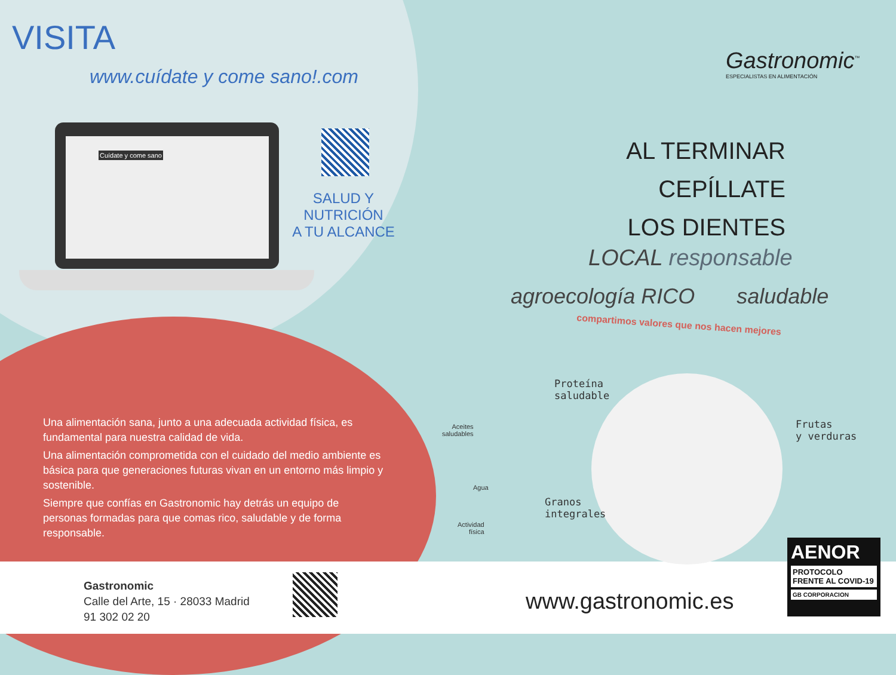VISITA
www.cuídate y come sano!.com
Cuídate y come sano
SALUD Y NUTRICIÓN
A TU ALCANCE
Gastronomic<sup>™</sup>
ESPECIALISTAS EN ALIMENTACIÓN
AL TERMINAR CEPÍLLATE
LOS DIENTES
LOCAL responsable
agroecología RICO saludable
compartimos valores que nos hacen mejores
Una alimentación sana, junto a una adecuada actividad física, es fundamental para nuestra calidad de vida.
Una alimentación comprometida con el cuidado del medio ambiente es básica para que generaciones futuras vivan en un entorno más limpio y sostenible.
Siempre que confías en Gastronomic hay detrás un equipo de personas formadas para que comas rico, saludable y de forma responsable.
Proteína
saludable
Frutas
y verduras
Granos
integrales
Aceites
saludables
Agua
Actividad
física
Gastronomic
Calle del Arte, 15 · 28033 Madrid
91 302 02 20
www.gastronomic.es
AENOR
PROTOCOLO
FRENTE AL COVID-19
GB CORPORACION